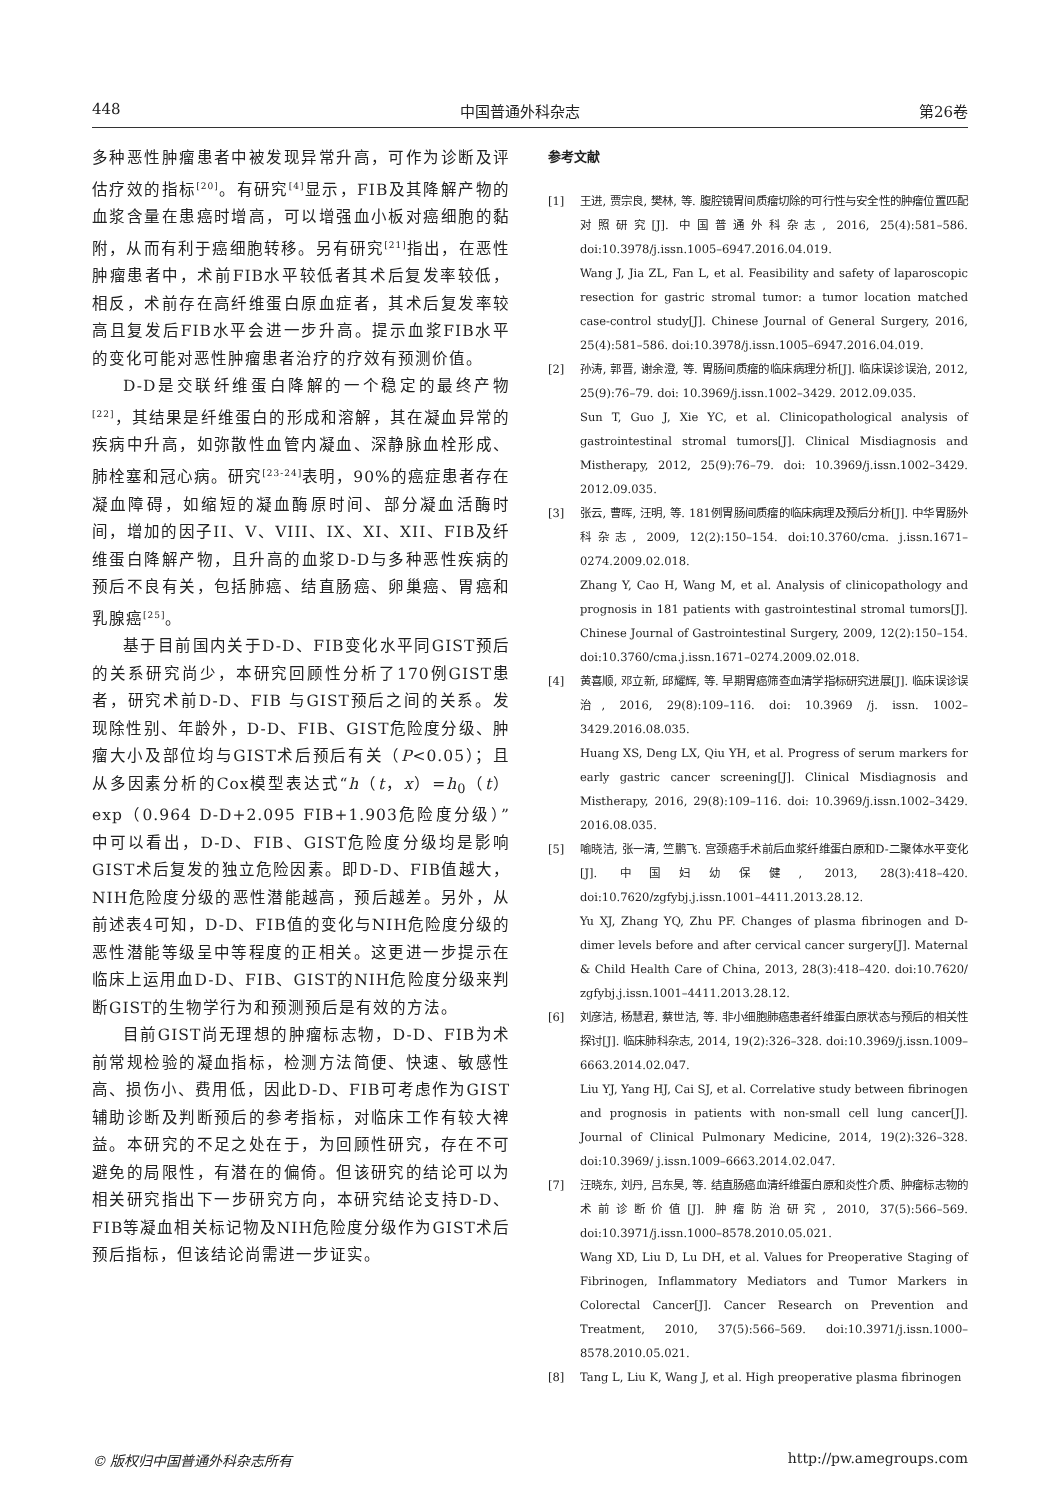448 中国普通外科杂志 第26卷
多种恶性肿瘤患者中被发现异常升高，可作为诊断及评估疗效的指标<sup>[20]</sup>。有研究<sup>[4]</sup>显示，FIB及其降解产物的血浆含量在患癌时增高，可以增强血小板对癌细胞的黏附，从而有利于癌细胞转移。另有研究<sup>[21]</sup>指出，在恶性肿瘤患者中，术前FIB水平较低者其术后复发率较低，相反，术前存在高纤维蛋白原血症者，其术后复发率较高且复发后FIB水平会进一步升高。提示血浆FIB水平的变化可能对恶性肿瘤患者治疗的疗效有预测价值。
D-D是交联纤维蛋白降解的一个稳定的最终产物<sup>[22]</sup>，其结果是纤维蛋白的形成和溶解，其在凝血异常的疾病中升高，如弥散性血管内凝血、深静脉血栓形成、肺栓塞和冠心病。研究<sup>[23-24]</sup>表明，90%的癌症患者存在凝血障碍，如缩短的凝血酶原时间、部分凝血活酶时间，增加的因子II、V、VIII、IX、XI、XII、FIB及纤维蛋白降解产物，且升高的血浆D-D与多种恶性疾病的预后不良有关，包括肺癌、结直肠癌、卵巢癌、胃癌和乳腺癌<sup>[25]</sup>。
基于目前国内关于D-D、FIB变化水平同GIST预后的关系研究尚少，本研究回顾性分析了170例GIST患者，研究术前D-D、FIB 与GIST预后之间的关系。发现除性别、年龄外，D-D、FIB、GIST危险度分级、肿瘤大小及部位均与GIST术后预后有关（P<0.05）；且从多因素分析的Cox模型表达式“h（t，x）=h<sub>0</sub>（t）exp（0.964 D-D+2.095 FIB+1.903危险度分级）”中可以看出，D-D、FIB、GIST危险度分级均是影响GIST术后复发的独立危险因素。即D-D、FIB值越大，NIH危险度分级的恶性潜能越高，预后越差。另外，从前述表4可知，D-D、FIB值的变化与NIH危险度分级的恶性潜能等级呈中等程度的正相关。这更进一步提示在临床上运用血D-D、FIB、GIST的NIH危险度分级来判断GIST的生物学行为和预测预后是有效的方法。
目前GIST尚无理想的肿瘤标志物，D-D、FIB为术前常规检验的凝血指标，检测方法简便、快速、敏感性高、损伤小、费用低，因此D-D、FIB可考虑作为GIST辅助诊断及判断预后的参考指标，对临床工作有较大裨益。本研究的不足之处在于，为回顾性研究，存在不可避免的局限性，有潜在的偏倚。但该研究的结论可以为相关研究指出下一步研究方向，本研究结论支持D-D、FIB等凝血相关标记物及NIH危险度分级作为GIST术后预后指标，但该结论尚需进一步证实。
参考文献
[1] 王进, 贾宗良, 樊林, 等. 腹腔镜胃间质瘤切除的可行性与安全性的肿瘤位置匹配对照研究[J]. 中国普通外科杂志, 2016, 25(4):581–586. doi:10.3978/j.issn.1005–6947.2016.04.019.
Wang J, Jia ZL, Fan L, et al. Feasibility and safety of laparoscopic resection for gastric stromal tumor: a tumor location matched case-control study[J]. Chinese Journal of General Surgery, 2016, 25(4):581–586. doi:10.3978/j.issn.1005–6947.2016.04.019.
[2] 孙涛, 郭晋, 谢余澄, 等. 胃肠间质瘤的临床病理分析[J]. 临床误诊误治, 2012, 25(9):76–79. doi: 10.3969/j.issn.1002–3429. 2012.09.035.
Sun T, Guo J, Xie YC, et al. Clinicopathological analysis of gastrointestinal stromal tumors[J]. Clinical Misdiagnosis and Mistherapy, 2012, 25(9):76–79. doi: 10.3969/j.issn.1002–3429. 2012.09.035.
[3] 张云, 曹晖, 汪明, 等. 181例胃肠间质瘤的临床病理及预后分析[J]. 中华胃肠外科杂志, 2009, 12(2):150–154. doi:10.3760/cma. j.issn.1671–0274.2009.02.018.
Zhang Y, Cao H, Wang M, et al. Analysis of clinicopathology and prognosis in 181 patients with gastrointestinal stromal tumors[J]. Chinese Journal of Gastrointestinal Surgery, 2009, 12(2):150–154. doi:10.3760/cma.j.issn.1671–0274.2009.02.018.
[4] 黄喜顺, 邓立新, 邱耀辉, 等. 早期胃癌筛查血清学指标研究进展[J]. 临床误诊误治, 2016, 29(8):109–116. doi: 10.3969 /j. issn. 1002–3429.2016.08.035.
Huang XS, Deng LX, Qiu YH, et al. Progress of serum markers for early gastric cancer screening[J]. Clinical Misdiagnosis and Mistherapy, 2016, 29(8):109–116. doi: 10.3969/j.issn.1002–3429. 2016.08.035.
[5] 喻晓洁, 张一清, 竺鹏飞. 宫颈癌手术前后血浆纤维蛋白原和D-二聚体水平变化[J]. 中国妇幼保健, 2013, 28(3):418–420. doi:10.7620/zgfybj.j.issn.1001–4411.2013.28.12.
Yu XJ, Zhang YQ, Zhu PF. Changes of plasma fibrinogen and D-dimer levels before and after cervical cancer surgery[J]. Maternal & Child Health Care of China, 2013, 28(3):418–420. doi:10.7620/ zgfybj.j.issn.1001–4411.2013.28.12.
[6] 刘彦洁, 杨慧君, 蔡世洁, 等. 非小细胞肺癌患者纤维蛋白原状态与预后的相关性探讨[J]. 临床肺科杂志, 2014, 19(2):326–328. doi:10.3969/j.issn.1009–6663.2014.02.047.
Liu YJ, Yang HJ, Cai SJ, et al. Correlative study between fibrinogen and prognosis in patients with non-small cell lung cancer[J]. Journal of Clinical Pulmonary Medicine, 2014, 19(2):326–328. doi:10.3969/ j.issn.1009–6663.2014.02.047.
[7] 汪晓东, 刘丹, 吕东昊, 等. 结直肠癌血清纤维蛋白原和炎性介质、肿瘤标志物的术前诊断价值[J]. 肿瘤防治研究, 2010, 37(5):566–569. doi:10.3971/j.issn.1000–8578.2010.05.021.
Wang XD, Liu D, Lu DH, et al. Values for Preoperative Staging of Fibrinogen, Inflammatory Mediators and Tumor Markers in Colorectal Cancer[J]. Cancer Research on Prevention and Treatment, 2010, 37(5):566–569. doi:10.3971/j.issn.1000–8578.2010.05.021.
[8] Tang L, Liu K, Wang J, et al. High preoperative plasma fibrinogen
© 版权归中国普通外科杂志所有 http://pw.amegroups.com